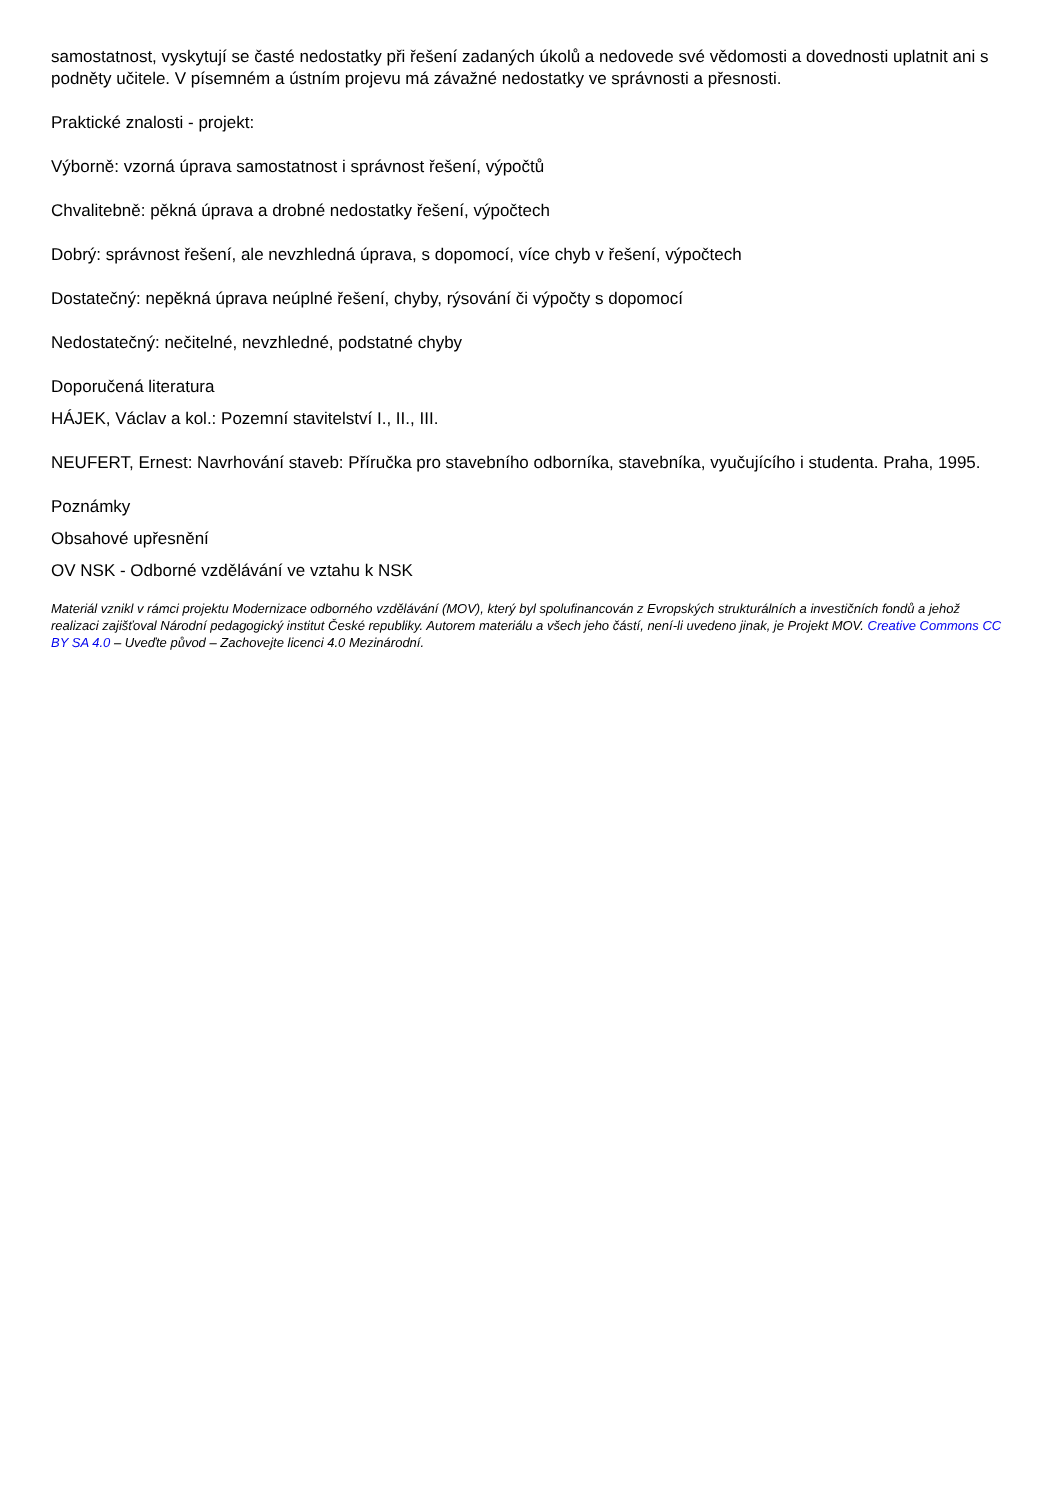samostatnost, vyskytují se časté nedostatky při řešení zadaných úkolů a nedovede své vědomosti a dovednosti uplatnit ani s podněty učitele. V písemném a ústním projevu má závažné nedostatky ve správnosti a přesnosti.
Praktické znalosti - projekt:
Výborně: vzorná úprava samostatnost i správnost řešení, výpočtů
Chvalitebně: pěkná úprava a drobné nedostatky řešení, výpočtech
Dobrý: správnost řešení, ale nevzhledná úprava, s dopomocí, více chyb v řešení, výpočtech
Dostatečný: nepěkná úprava neúplné řešení, chyby, rýsování či výpočty s dopomocí
Nedostatečný: nečitelné, nevzhledné, podstatné chyby
Doporučená literatura
HÁJEK, Václav a kol.: Pozemní stavitelství I., II., III.
NEUFERT, Ernest: Navrhování staveb: Příručka pro stavebního odborníka, stavebníka, vyučujícího i studenta. Praha, 1995.
Poznámky
Obsahové upřesnění
OV NSK - Odborné vzdělávání ve vztahu k NSK
Materiál vznikl v rámci projektu Modernizace odborného vzdělávání (MOV), který byl spolufinancován z Evropských strukturálních a investičních fondů a jehož realizaci zajišťoval Národní pedagogický institut České republiky. Autorem materiálu a všech jeho částí, není-li uvedeno jinak, je Projekt MOV. Creative Commons CC BY SA 4.0 – Uveďte původ – Zachovejte licenci 4.0 Mezinárodní.